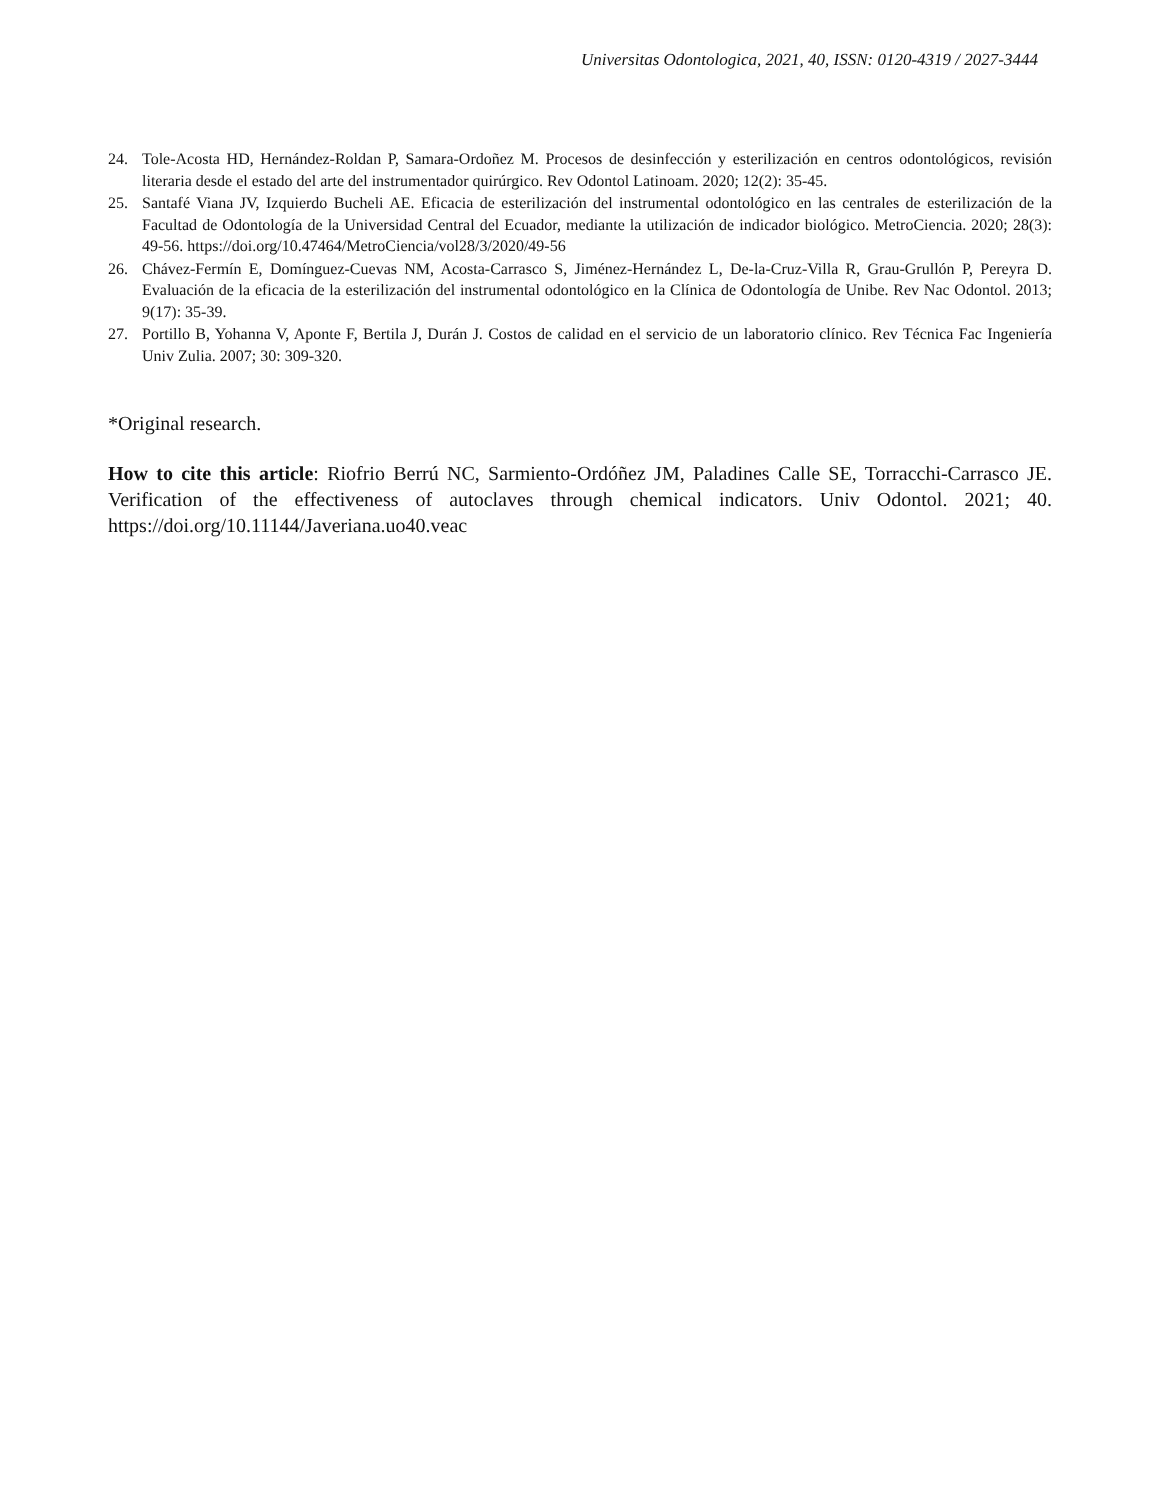Universitas Odontologica, 2021, 40, ISSN: 0120-4319 / 2027-3444
24. Tole-Acosta HD, Hernández-Roldan P, Samara-Ordoñez M. Procesos de desinfección y esterilización en centros odontológicos, revisión literaria desde el estado del arte del instrumentador quirúrgico. Rev Odontol Latinoam. 2020; 12(2): 35-45.
25. Santafé Viana JV, Izquierdo Bucheli AE. Eficacia de esterilización del instrumental odontológico en las centrales de esterilización de la Facultad de Odontología de la Universidad Central del Ecuador, mediante la utilización de indicador biológico. MetroCiencia. 2020; 28(3): 49-56. https://doi.org/10.47464/MetroCiencia/vol28/3/2020/49-56
26. Chávez-Fermín E, Domínguez-Cuevas NM, Acosta-Carrasco S, Jiménez-Hernández L, De-la-Cruz-Villa R, Grau-Grullón P, Pereyra D. Evaluación de la eficacia de la esterilización del instrumental odontológico en la Clínica de Odontología de Unibe. Rev Nac Odontol. 2013; 9(17): 35-39.
27. Portillo B, Yohanna V, Aponte F, Bertila J, Durán J. Costos de calidad en el servicio de un laboratorio clínico. Rev Técnica Fac Ingeniería Univ Zulia. 2007; 30: 309-320.
*Original research.
How to cite this article: Riofrio Berrú NC, Sarmiento-Ordóñez JM, Paladines Calle SE, Torracchi-Carrasco JE. Verification of the effectiveness of autoclaves through chemical indicators. Univ Odontol. 2021; 40. https://doi.org/10.11144/Javeriana.uo40.veac